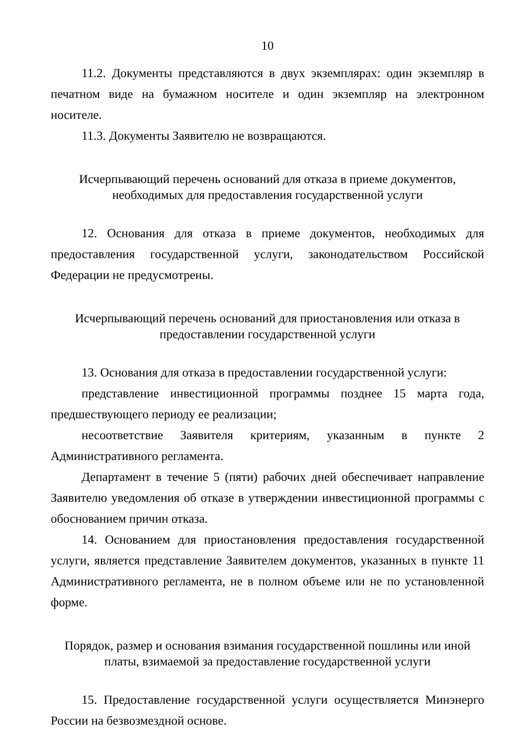10
11.2. Документы представляются в двух экземплярах: один экземпляр в печатном виде на бумажном носителе и один экземпляр на электронном носителе.
11.3. Документы Заявителю не возвращаются.
Исчерпывающий перечень оснований для отказа в приеме документов,
необходимых для предоставления государственной услуги
12. Основания для отказа в приеме документов, необходимых для предоставления государственной услуги, законодательством Российской Федерации не предусмотрены.
Исчерпывающий перечень оснований для приостановления или отказа в
предоставлении государственной услуги
13. Основания для отказа в предоставлении государственной услуги:
представление инвестиционной программы позднее 15 марта года, предшествующего периоду ее реализации;
несоответствие Заявителя критериям, указанным в пункте 2 Административного регламента.
Департамент в течение 5 (пяти) рабочих дней обеспечивает направление Заявителю уведомления об отказе в утверждении инвестиционной программы с обоснованием причин отказа.
14. Основанием для приостановления предоставления государственной услуги, является представление Заявителем документов, указанных в пункте 11 Административного регламента, не в полном объеме или не по установленной форме.
Порядок, размер и основания взимания государственной пошлины или иной
платы, взимаемой за предоставление государственной услуги
15. Предоставление государственной услуги осуществляется Минэнерго России на безвозмездной основе.